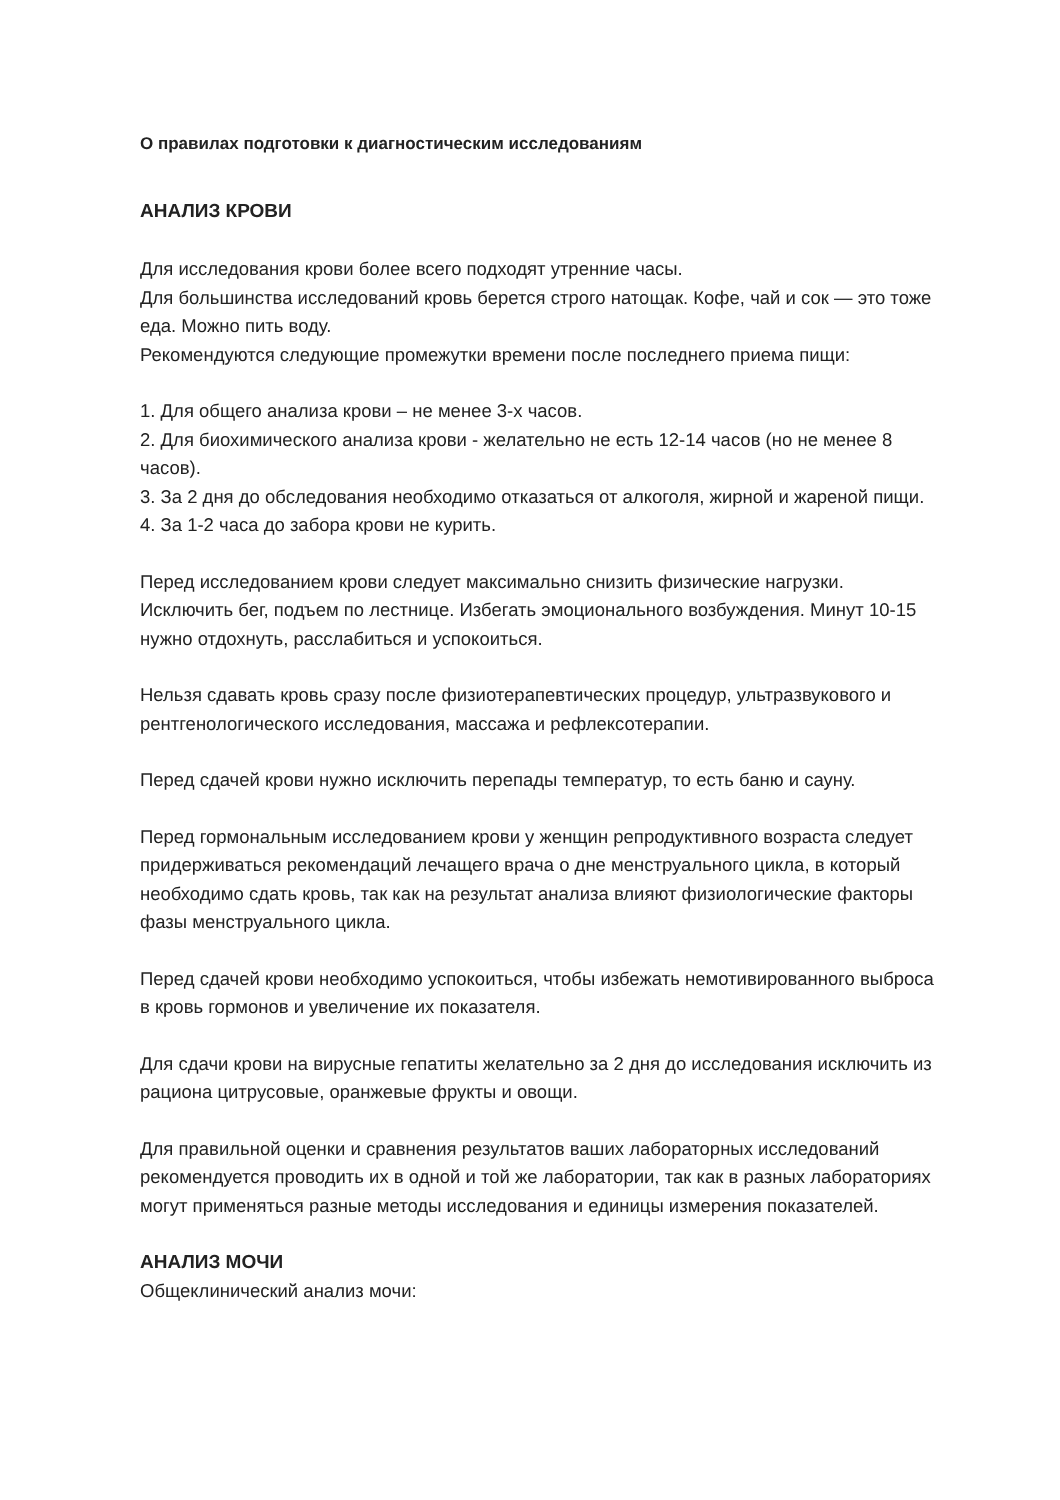О правилах подготовки к диагностическим исследованиям
АНАЛИЗ КРОВИ
Для исследования крови более всего подходят утренние часы.
Для большинства исследований кровь берется строго натощак. Кофе, чай и сок — это тоже еда. Можно пить воду.
Рекомендуются следующие промежутки времени после последнего приема пищи:
1. Для общего анализа крови – не менее 3-х часов.
2. Для биохимического анализа крови - желательно не есть 12-14 часов (но не менее 8 часов).
3. За 2 дня до обследования необходимо отказаться от алкоголя, жирной и жареной пищи.
4. За 1-2 часа до забора крови не курить.
Перед исследованием крови следует максимально снизить физические нагрузки. Исключить бег, подъем по лестнице. Избегать эмоционального возбуждения. Минут 10-15 нужно отдохнуть, расслабиться и успокоиться.
Нельзя сдавать кровь сразу после физиотерапевтических процедур, ультразвукового и рентгенологического исследования, массажа и рефлексотерапии.
Перед сдачей крови нужно исключить перепады температур, то есть баню и сауну.
Перед гормональным исследованием крови у женщин репродуктивного возраста следует придерживаться рекомендаций лечащего врача о дне менструального цикла, в который необходимо сдать кровь, так как на результат анализа влияют физиологические факторы фазы менструального цикла.
Перед сдачей крови необходимо успокоиться, чтобы избежать немотивированного выброса в кровь гормонов и увеличение их показателя.
Для сдачи крови на вирусные гепатиты желательно за 2 дня до исследования исключить из рациона цитрусовые, оранжевые фрукты и овощи.
Для правильной оценки и сравнения результатов ваших лабораторных исследований рекомендуется проводить их в одной и той же лаборатории, так как в разных лабораториях могут применяться разные методы исследования и единицы измерения показателей.
АНАЛИЗ МОЧИ
Общеклинический анализ мочи: